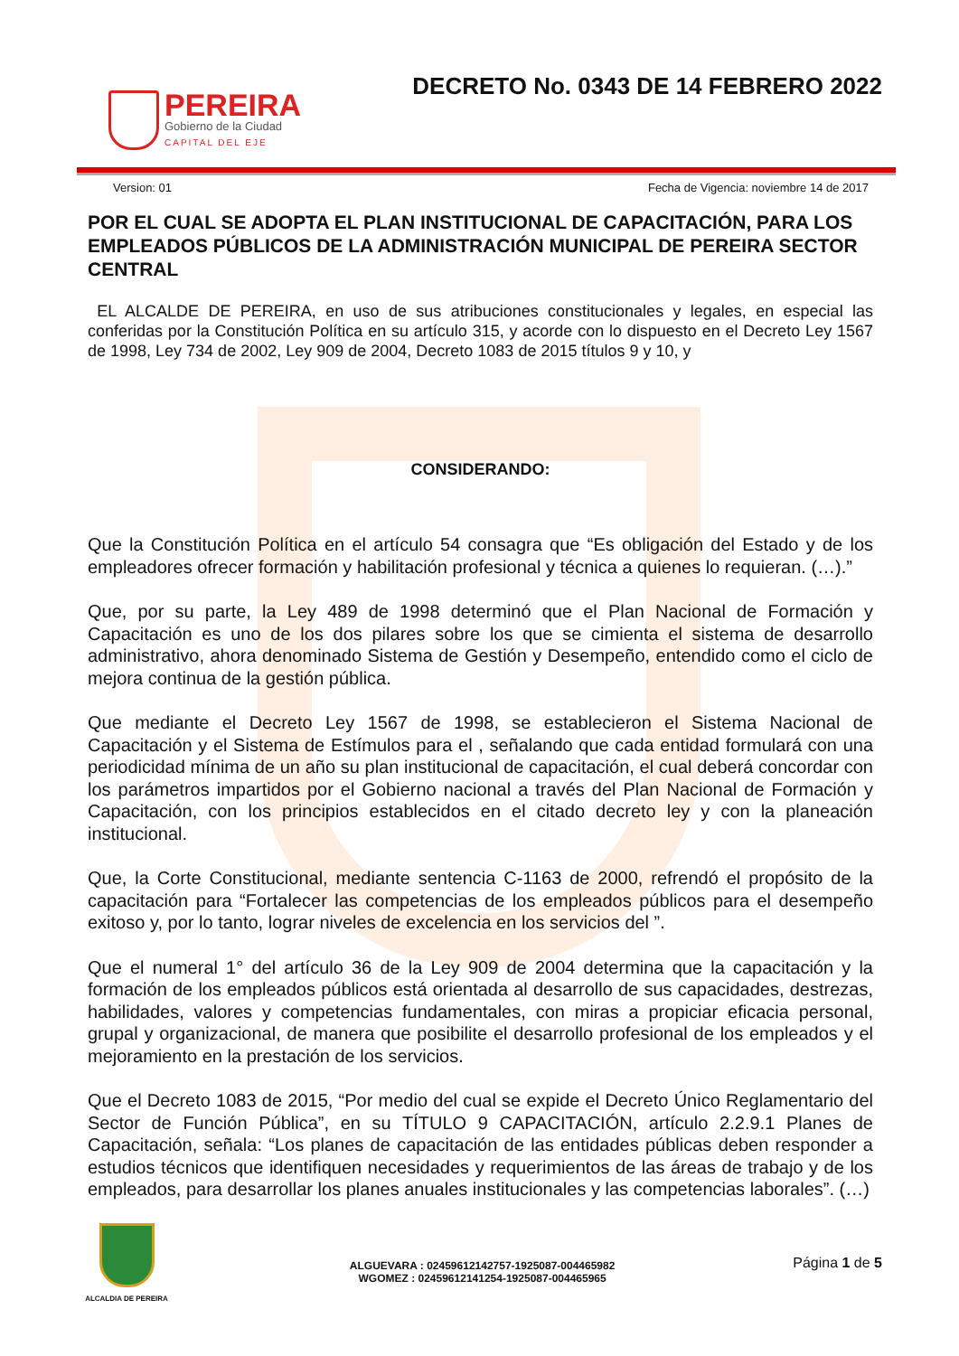PEREIRA
Gobierno de la Ciudad
CAPITAL DEL EJE
DECRETO No. 0343 DE 14 FEBRERO 2022
Version: 01 Fecha de Vigencia: noviembre 14 de 2017
POR EL CUAL SE ADOPTA EL PLAN INSTITUCIONAL DE CAPACITACIÓN, PARA LOS EMPLEADOS PÚBLICOS DE LA ADMINISTRACIÓN MUNICIPAL DE PEREIRA SECTOR CENTRAL
EL ALCALDE DE PEREIRA, en uso de sus atribuciones constitucionales y legales, en especial las conferidas por la Constitución Política en su artículo 315, y acorde con lo dispuesto en el Decreto Ley 1567 de 1998, Ley 734 de 2002, Ley 909 de 2004, Decreto 1083 de 2015 títulos 9 y 10, y
CONSIDERANDO:
Que la Constitución Política en el artículo 54 consagra que “Es obligación del Estado y de los empleadores ofrecer formación y habilitación profesional y técnica a quienes lo requieran. (…).”
Que, por su parte, la Ley 489 de 1998 determinó que el Plan Nacional de Formación y Capacitación es uno de los dos pilares sobre los que se cimienta el sistema de desarrollo administrativo, ahora denominado Sistema de Gestión y Desempeño, entendido como el ciclo de mejora continua de la gestión pública.
Que mediante el Decreto Ley 1567 de 1998, se establecieron el Sistema Nacional de Capacitación y el Sistema de Estímulos para el , señalando que cada entidad formulará con una periodicidad mínima de un año su plan institucional de capacitación, el cual deberá concordar con los parámetros impartidos por el Gobierno nacional a través del Plan Nacional de Formación y Capacitación, con los principios establecidos en el citado decreto ley y con la planeación institucional.
Que, la Corte Constitucional, mediante sentencia C-1163 de 2000, refrendó el propósito de la capacitación para “Fortalecer las competencias de los empleados públicos para el desempeño exitoso y, por lo tanto, lograr niveles de excelencia en los servicios del ”.
Que el numeral 1° del artículo 36 de la Ley 909 de 2004 determina que la capacitación y la formación de los empleados públicos está orientada al desarrollo de sus capacidades, destrezas, habilidades, valores y competencias fundamentales, con miras a propiciar eficacia personal, grupal y organizacional, de manera que posibilite el desarrollo profesional de los empleados y el mejoramiento en la prestación de los servicios.
Que el Decreto 1083 de 2015, “Por medio del cual se expide el Decreto Único Reglamentario del Sector de Función Pública”, en su TÍTULO 9 CAPACITACIÓN, artículo 2.2.9.1 Planes de Capacitación, señala: “Los planes de capacitación de las entidades públicas deben responder a estudios técnicos que identifiquen necesidades y requerimientos de las áreas de trabajo y de los empleados, para desarrollar los planes anuales institucionales y las competencias laborales”. (…)
ALCALDIA DE PEREIRA
ALGUEVARA : 02459612142757-1925087-004465982
WGOMEZ : 02459612141254-1925087-004465965
Página 1 de 5